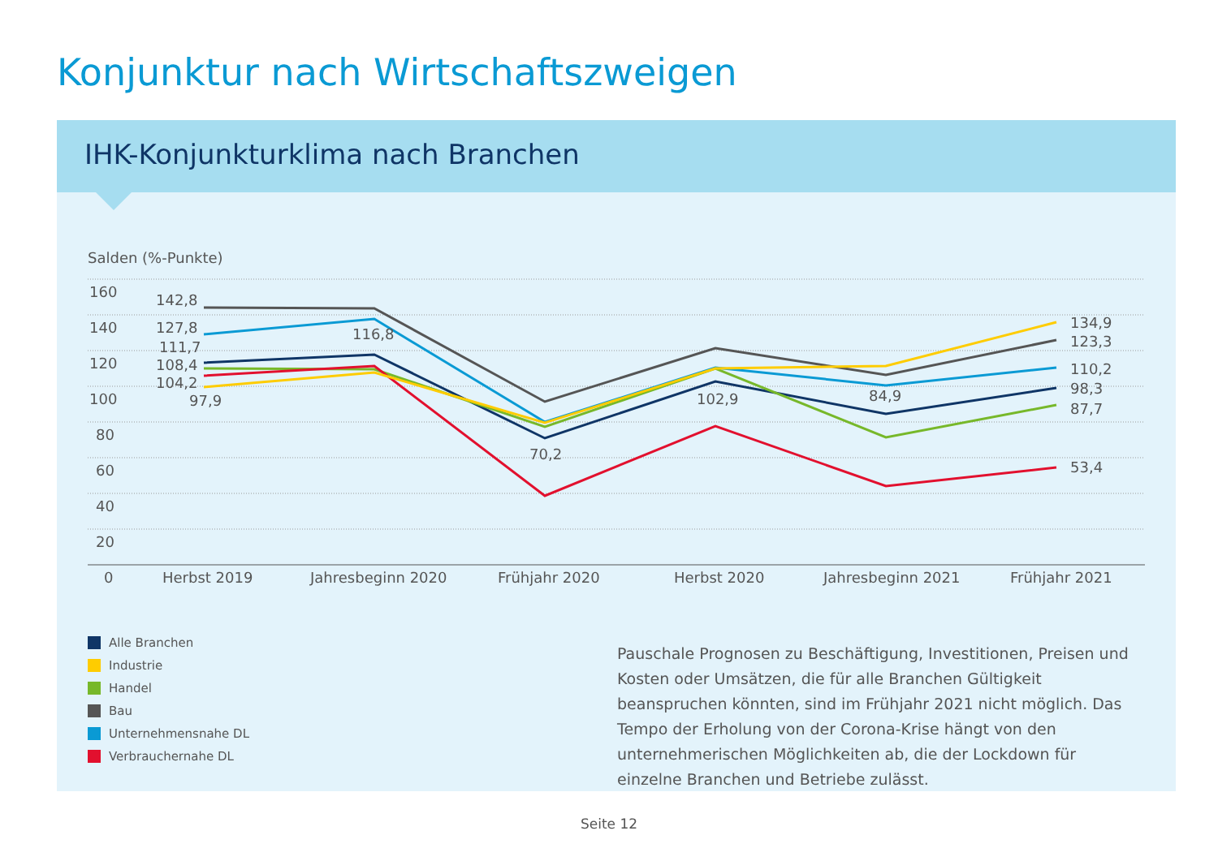Konjunktur nach Wirtschaftszweigen
IHK-Konjunkturklima nach Branchen
Salden (%-Punkte)
160
140
120
100
80
60
40
20
0
Herbst 2019
Jahresbeginn 2020
Frühjahr 2020
Herbst 2020
Jahresbeginn 2021
Frühjahr 2021
142,8
127,8
111,7
108,4
104,2
97,9
116,8
70,2
102,9
84,9
134,9
123,3
110,2
98,3
87,7
53,4
Alle Branchen
Industrie
Handel
Bau
Unternehmensnahe DL
Verbrauchernahe DL
Pauschale Prognosen zu Beschäftigung, Investitionen, Preisen und Kosten oder Umsätzen, die für alle Branchen Gültigkeit beanspruchen könnten, sind im Frühjahr 2021 nicht möglich. Das Tempo der Erholung von der Corona-Krise hängt von den unternehmerischen Möglichkeiten ab, die der Lockdown für einzelne Branchen und Betriebe zulässt.
Seite 12